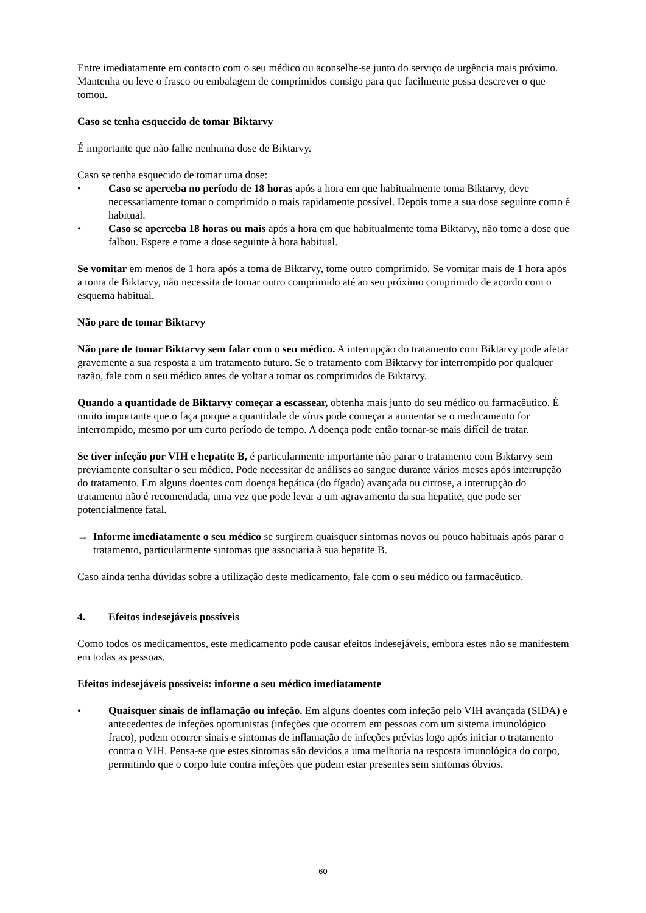Entre imediatamente em contacto com o seu médico ou aconselhe-se junto do serviço de urgência mais próximo. Mantenha ou leve o frasco ou embalagem de comprimidos consigo para que facilmente possa descrever o que tomou.
Caso se tenha esquecido de tomar Biktarvy
É importante que não falhe nenhuma dose de Biktarvy.
Caso se tenha esquecido de tomar uma dose:
• Caso se aperceba no período de 18 horas após a hora em que habitualmente toma Biktarvy, deve necessariamente tomar o comprimido o mais rapidamente possível. Depois tome a sua dose seguinte como é habitual.
• Caso se aperceba 18 horas ou mais após a hora em que habitualmente toma Biktarvy, não tome a dose que falhou. Espere e tome a dose seguinte à hora habitual.
Se vomitar em menos de 1 hora após a toma de Biktarvy, tome outro comprimido. Se vomitar mais de 1 hora após a toma de Biktarvy, não necessita de tomar outro comprimido até ao seu próximo comprimido de acordo com o esquema habitual.
Não pare de tomar Biktarvy
Não pare de tomar Biktarvy sem falar com o seu médico. A interrupção do tratamento com Biktarvy pode afetar gravemente a sua resposta a um tratamento futuro. Se o tratamento com Biktarvy for interrompido por qualquer razão, fale com o seu médico antes de voltar a tomar os comprimidos de Biktarvy.
Quando a quantidade de Biktarvy começar a escassear, obtenha mais junto do seu médico ou farmacêutico. É muito importante que o faça porque a quantidade de vírus pode começar a aumentar se o medicamento for interrompido, mesmo por um curto período de tempo. A doença pode então tornar-se mais difícil de tratar.
Se tiver infeção por VIH e hepatite B, é particularmente importante não parar o tratamento com Biktarvy sem previamente consultar o seu médico. Pode necessitar de análises ao sangue durante vários meses após interrupção do tratamento. Em alguns doentes com doença hepática (do fígado) avançada ou cirrose, a interrupção do tratamento não é recomendada, uma vez que pode levar a um agravamento da sua hepatite, que pode ser potencialmente fatal.
→ Informe imediatamente o seu médico se surgirem quaisquer sintomas novos ou pouco habituais após parar o tratamento, particularmente sintomas que associaria à sua hepatite B.
Caso ainda tenha dúvidas sobre a utilização deste medicamento, fale com o seu médico ou farmacêutico.
4. Efeitos indesejáveis possíveis
Como todos os medicamentos, este medicamento pode causar efeitos indesejáveis, embora estes não se manifestem em todas as pessoas.
Efeitos indesejáveis possíveis: informe o seu médico imediatamente
• Quaisquer sinais de inflamação ou infeção. Em alguns doentes com infeção pelo VIH avançada (SIDA) e antecedentes de infeções oportunistas (infeções que ocorrem em pessoas com um sistema imunológico fraco), podem ocorrer sinais e sintomas de inflamação de infeções prévias logo após iniciar o tratamento contra o VIH. Pensa-se que estes sintomas são devidos a uma melhoria na resposta imunológica do corpo, permitindo que o corpo lute contra infeções que podem estar presentes sem sintomas óbvios.
60